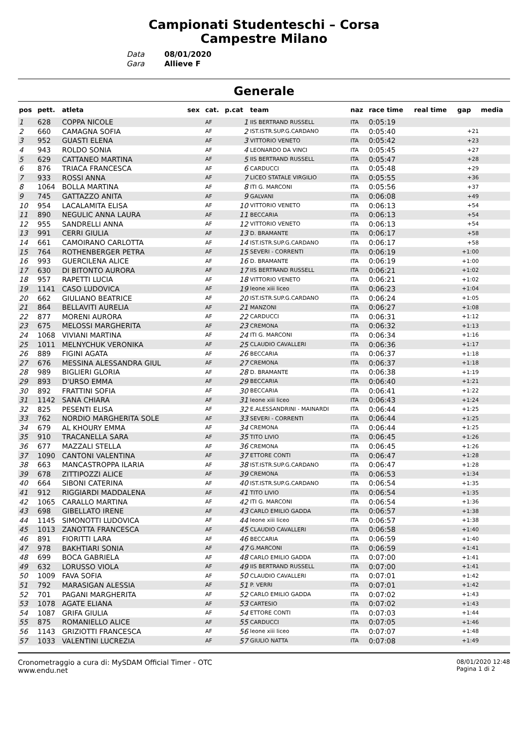Campionati Studenteschi – Corsa
Campestre Milano
Data 08/01/2020
Gara Allieve F
Generale
| pos | pett. | atleta | sex | cat. | p.cat | team | naz | race time | real time | gap | media |
| --- | --- | --- | --- | --- | --- | --- | --- | --- | --- | --- | --- |
| 1 | 628 | COPPA NICOLE | | AF | 1 | IIS BERTRAND RUSSELL | ITA | 0:05:19 | | | |
| 2 | 660 | CAMAGNA SOFIA | | AF | 2 | IST.ISTR.SUP.G.CARDANO | ITA | 0:05:40 | | +21 | |
| 3 | 952 | GUASTI ELENA | | AF | 3 | VITTORIO VENETO | ITA | 0:05:42 | | +23 | |
| 4 | 943 | ROLDO SONIA | | AF | 4 | LEONARDO DA VINCI | ITA | 0:05:45 | | +27 | |
| 5 | 629 | CATTANEO MARTINA | | AF | 5 | IIS BERTRAND RUSSELL | ITA | 0:05:47 | | +28 | |
| 6 | 876 | TRIACA FRANCESCA | | AF | 6 | CARDUCCI | ITA | 0:05:48 | | +29 | |
| 7 | 933 | ROSSI ANNA | | AF | 7 | LICEO STATALE VIRGILIO | ITA | 0:05:55 | | +36 | |
| 8 | 1064 | BOLLA MARTINA | | AF | 8 | ITI G. MARCONI | ITA | 0:05:56 | | +37 | |
| 9 | 745 | GATTAZZO ANITA | | AF | 9 | GALVANI | ITA | 0:06:08 | | +49 | |
| 10 | 954 | LACALAMITA ELISA | | AF | 10 | VITTORIO VENETO | ITA | 0:06:13 | | +54 | |
| 11 | 890 | NEGULIC ANNA LAURA | | AF | 11 | BECCARIA | ITA | 0:06:13 | | +54 | |
| 12 | 955 | SANDRELLI ANNA | | AF | 12 | VITTORIO VENETO | ITA | 0:06:13 | | +54 | |
| 13 | 991 | CERRI GIULIA | | AF | 13 | D. BRAMANTE | ITA | 0:06:17 | | +58 | |
| 14 | 661 | CAMOIRANO CARLOTTA | | AF | 14 | IST.ISTR.SUP.G.CARDANO | ITA | 0:06:17 | | +58 | |
| 15 | 764 | ROTHENBERGER PETRA | | AF | 15 | SEVERI - CORRENTI | ITA | 0:06:19 | | +1:00 | |
| 16 | 993 | GUERCILENA ALICE | | AF | 16 | D. BRAMANTE | ITA | 0:06:19 | | +1:00 | |
| 17 | 630 | DI BITONTO AURORA | | AF | 17 | IIS BERTRAND RUSSELL | ITA | 0:06:21 | | +1:02 | |
| 18 | 957 | RAPETTI LUCIA | | AF | 18 | VITTORIO VENETO | ITA | 0:06:21 | | +1:02 | |
| 19 | 1141 | CASO LUDOVICA | | AF | 19 | leone xiii liceo | ITA | 0:06:23 | | +1:04 | |
| 20 | 662 | GIULIANO BEATRICE | | AF | 20 | IST.ISTR.SUP.G.CARDANO | ITA | 0:06:24 | | +1:05 | |
| 21 | 864 | BELLAVITI AURELIA | | AF | 21 | MANZONI | ITA | 0:06:27 | | +1:08 | |
| 22 | 877 | MORENI AURORA | | AF | 22 | CARDUCCI | ITA | 0:06:31 | | +1:12 | |
| 23 | 675 | MELOSSI MARGHERITA | | AF | 23 | CREMONA | ITA | 0:06:32 | | +1:13 | |
| 24 | 1068 | VIVIANI MARTINA | | AF | 24 | ITI G. MARCONI | ITA | 0:06:34 | | +1:16 | |
| 25 | 1011 | MELNYCHUK VERONIKA | | AF | 25 | CLAUDIO CAVALLERI | ITA | 0:06:36 | | +1:17 | |
| 26 | 889 | FIGINI AGATA | | AF | 26 | BECCARIA | ITA | 0:06:37 | | +1:18 | |
| 27 | 676 | MESSINA ALESSANDRA GIUL | | AF | 27 | CREMONA | ITA | 0:06:37 | | +1:18 | |
| 28 | 989 | BIGLIERI GLORIA | | AF | 28 | D. BRAMANTE | ITA | 0:06:38 | | +1:19 | |
| 29 | 893 | D'URSO EMMA | | AF | 29 | BECCARIA | ITA | 0:06:40 | | +1:21 | |
| 30 | 892 | FRATTINI SOFIA | | AF | 30 | BECCARIA | ITA | 0:06:41 | | +1:22 | |
| 31 | 1142 | SANA CHIARA | | AF | 31 | leone xiii liceo | ITA | 0:06:43 | | +1:24 | |
| 32 | 825 | PESENTI ELISA | | AF | 32 | E.ALESSANDRINI - MAINARDI | ITA | 0:06:44 | | +1:25 | |
| 33 | 762 | NORDIO MARGHERITA SOLE | | AF | 33 | SEVERI - CORRENTI | ITA | 0:06:44 | | +1:25 | |
| 34 | 679 | AL KHOURY EMMA | | AF | 34 | CREMONA | ITA | 0:06:44 | | +1:25 | |
| 35 | 910 | TRACANELLA SARA | | AF | 35 | TITO LIVIO | ITA | 0:06:45 | | +1:26 | |
| 36 | 677 | MAZZALI STELLA | | AF | 36 | CREMONA | ITA | 0:06:45 | | +1:26 | |
| 37 | 1090 | CANTONI VALENTINA | | AF | 37 | ETTORE CONTI | ITA | 0:06:47 | | +1:28 | |
| 38 | 663 | MANCASTROPPA ILARIA | | AF | 38 | IST.ISTR.SUP.G.CARDANO | ITA | 0:06:47 | | +1:28 | |
| 39 | 678 | ZITTIPOZZI ALICE | | AF | 39 | CREMONA | ITA | 0:06:53 | | +1:34 | |
| 40 | 664 | SIBONI CATERINA | | AF | 40 | IST.ISTR.SUP.G.CARDANO | ITA | 0:06:54 | | +1:35 | |
| 41 | 912 | RIGGIARDI MADDALENA | | AF | 41 | TITO LIVIO | ITA | 0:06:54 | | +1:35 | |
| 42 | 1065 | CARALLO MARTINA | | AF | 42 | ITI G. MARCONI | ITA | 0:06:54 | | +1:36 | |
| 43 | 698 | GIBELLATO IRENE | | AF | 43 | CARLO EMILIO GADDA | ITA | 0:06:57 | | +1:38 | |
| 44 | 1145 | SIMONOTTI LUDOVICA | | AF | 44 | leone xiii liceo | ITA | 0:06:57 | | +1:38 | |
| 45 | 1013 | ZANOTTA FRANCESCA | | AF | 45 | CLAUDIO CAVALLERI | ITA | 0:06:58 | | +1:40 | |
| 46 | 891 | FIORITTI LARA | | AF | 46 | BECCARIA | ITA | 0:06:59 | | +1:40 | |
| 47 | 978 | BAKHTIARI SONIA | | AF | 47 | G.MARCONI | ITA | 0:06:59 | | +1:41 | |
| 48 | 699 | BOCA GABRIELA | | AF | 48 | CARLO EMILIO GADDA | ITA | 0:07:00 | | +1:41 | |
| 49 | 632 | LORUSSO VIOLA | | AF | 49 | IIS BERTRAND RUSSELL | ITA | 0:07:00 | | +1:41 | |
| 50 | 1009 | FAVA SOFIA | | AF | 50 | CLAUDIO CAVALLERI | ITA | 0:07:01 | | +1:42 | |
| 51 | 792 | MARASIGAN ALESSIA | | AF | 51 | P. VERRI | ITA | 0:07:01 | | +1:42 | |
| 52 | 701 | PAGANI MARGHERITA | | AF | 52 | CARLO EMILIO GADDA | ITA | 0:07:02 | | +1:43 | |
| 53 | 1078 | AGATE ELIANA | | AF | 53 | CARTESIO | ITA | 0:07:02 | | +1:43 | |
| 54 | 1087 | GRIFA GIULIA | | AF | 54 | ETTORE CONTI | ITA | 0:07:03 | | +1:44 | |
| 55 | 875 | ROMANIELLO ALICE | | AF | 55 | CARDUCCI | ITA | 0:07:05 | | +1:46 | |
| 56 | 1143 | GRIZIOTTI FRANCESCA | | AF | 56 | leone xiii liceo | ITA | 0:07:07 | | +1:48 | |
| 57 | 1033 | VALENTINI LUCREZIA | | AF | 57 | GIULIO NATTA | ITA | 0:07:08 | | +1:49 | |
Cronometraggio a cura di: MySDAM Official Timer - OTC
www.endu.net
08/01/2020 12:48
Pagina 1 di 2